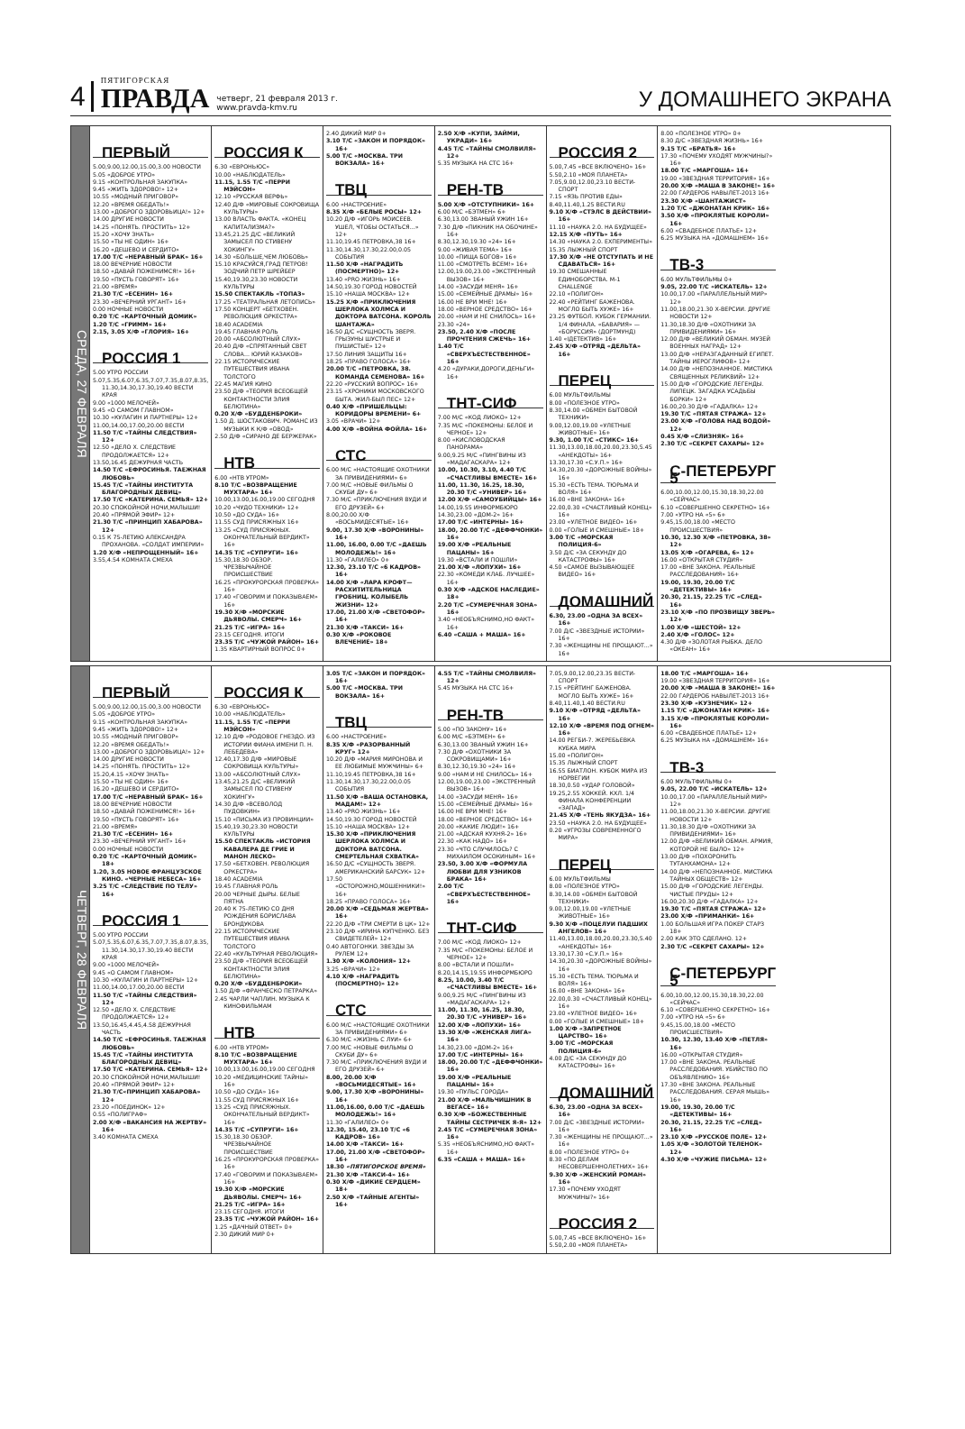4 ПЯТИГОРСКАЯ
ПРАВДА четверг, 21 февраля 2013 г.
www.pravda-kmv.ru У ДОМАШНЕГО ЭКРАНА
СРЕДА, 27 ФЕВРАЛЯ
ПЕРВЫЙ
5.00,9.00,12.00,15.00,3.00 НОВОСТИ
5.05 «ДОБРОЕ УТРО»
9.15 «КОНТРОЛЬНАЯ ЗАКУПКА»
9.45 «ЖИТЬ ЗДОРОВО!» 12+
10.55 «МОДНЫЙ ПРИГОВОР»
12.20 «ВРЕМЯ ОБЕДАТЬ!»
13.00 «ДОБРОГО ЗДОРОВЬИЦА!» 12+
14.00 ДРУГИЕ НОВОСТИ
14.25 «ПОНЯТЬ. ПРОСТИТЬ» 12+
15.20 «ХОЧУ ЗНАТЬ»
15.50 «ТЫ НЕ ОДИН» 16+
16.20 «ДЕШЕВО И СЕРДИТО»
17.00 Т/С «НЕРАВНЫЙ БРАК» 16+
18.00 ВЕЧЕРНИЕ НОВОСТИ
18.50 «ДАВАЙ ПОЖЕНИМСЯ!» 16+
19.50 «ПУСТЬ ГОВОРЯТ» 16+
21.00 «ВРЕМЯ»
21.30 Т/С «ЕСЕНИН» 16+
23.30 «ВЕЧЕРНИЙ УРГАНТ» 16+
0.00 НОЧНЫЕ НОВОСТИ
0.20 Т/С «КАРТОЧНЫЙ ДОМИК»
1.20 Т/С «ГРИММ» 16+
2.15, 3.05 Х/Ф «ГЛОРИЯ» 16+
РОССИЯ 1
5.00 УТРО РОССИИ
5.07,5.35,6.07,6.35,7.07,7.35,8.07,8.35, 11.30,14.30,17.30,19.40 ВЕСТИ КРАЯ
9.00 «1000 МЕЛОЧЕЙ»
9.45 «О САМОМ ГЛАВНОМ»
10.30 «КУЛАГИН И ПАРТНЕРЫ» 12+
11.00,14.00,17.00,20.00 ВЕСТИ
11.50 Т/С «ТАЙНЫ СЛЕДСТВИЯ» 12+
12.50 «ДЕЛО Х. СЛЕДСТВИЕ ПРОДОЛЖАЕТСЯ» 12+
13.50,16.45 ДЕЖУРНАЯ ЧАСТЬ
14.50 Т/С «ЕФРОСИНЬЯ. ТАЕЖНАЯ ЛЮБОВЬ»
15.45 Т/С «ТАЙНЫ ИНСТИТУТА БЛАГОРОДНЫХ ДЕВИЦ»
17.50 Т/С «КАТЕРИНА. СЕМЬЯ» 12+
20.30 СПОКОЙНОЙ НОЧИ,МАЛЫШИ!
20.40 «ПРЯМОЙ ЭФИР» 12+
21.30 Т/С «ПРИНЦИП ХАБАРОВА» 12+
0.15 К 75-ЛЕТИЮ АЛЕКСАНДРА ПРОХАНОВА. «СОЛДАТ ИМПЕРИИ»
1.20 Х/Ф «НЕПРОЩЕННЫЙ» 16+
3.55,4.54 КОМНАТА СМЕХА
РОССИЯ К
6.30 «ЕВРОНЬЮС»
10.00 «НАБЛЮДАТЕЛЬ»
11.15, 1.55 Т/С «ПЕРРИ МЭЙСОН»
12.10 «РУССКАЯ ВЕРФЬ»
12.40 Д/Ф «МИРОВЫЕ СОКРОВИЩА КУЛЬТУРЫ»
13.00 ВЛАСТЬ ФАКТА. «КОНЕЦ КАПИТАЛИЗМА?»
13.45,21.25 Д/С «ВЕЛИКИЙ ЗАМЫСЕЛ ПО СТИВЕНУ ХОКИНГУ»
14.30 «БОЛЬШЕ,ЧЕМ ЛЮБОВЬ»
15.10 КРАСУЙСЯ,ГРАД ПЕТРОВ! ЗОДЧИЙ ПЕТР ШРЕЙБЕР
15.40,19.30,23.30 НОВОСТИ КУЛЬТУРЫ
15.50 СПЕКТАКЛЬ «ТОПАЗ»
17.25 «ТЕАТРАЛЬНАЯ ЛЕТОПИСЬ»
17.50 КОНЦЕРТ «БЕТХОВЕН. РЕВОЛЮЦИЯ ОРКЕСТРА»
18.40 ACADEMIA
19.45 ГЛАВНАЯ РОЛЬ
20.00 «АБСОЛЮТНЫЙ СЛУХ»
20.40 Д/Ф «СПРЯТАННЫЙ СВЕТ СЛОВА... ЮРИЙ КАЗАКОВ»
22.15 ИСТОРИЧЕСКИЕ ПУТЕШЕСТВИЯ ИВАНА ТОЛСТОГО
22.45 МАГИЯ КИНО
23.50 Д/Ф «ТЕОРИЯ ВСЕОБЩЕЙ КОНТАКТНОСТИ ЭЛИЯ БЕЛЮТИНА»
0.20 Х/Ф «БУДДЕНБРОКИ»
1.50 Д. ШОСТАКОВИЧ. РОМАНС ИЗ МУЗЫКИ К К/Ф «ОВОД»
2.50 Д/Ф «СИРАНО ДЕ БЕРЖЕРАК»
НТВ
6.00 «НТВ УТРОМ»
8.10 Т/С «ВОЗВРАЩЕНИЕ МУХТАРА» 16+
10.00,13.00,16.00,19.00 СЕГОДНЯ
10.20 «ЧУДО ТЕХНИКИ» 12+
10.50 «ДО СУДА» 16+
11.55 СУД ПРИСЯЖНЫХ 16+
13.25 «СУД ПРИСЯЖНЫХ. ОКОНЧАТЕЛЬНЫЙ ВЕРДИКТ» 16+
14.35 Т/С «СУПРУГИ» 16+
15.30,18.30 ОБЗОР. ЧРЕЗВЫЧАЙНОЕ ПРОИСШЕСТВИЕ
16.25 «ПРОКУРОРСКАЯ ПРОВЕРКА» 16+
17.40 «ГОВОРИМ И ПОКАЗЫВАЕМ» 16+
19.30 Х/Ф «МОРСКИЕ ДЬЯВОЛЫ. СМЕРЧ» 16+
21.25 Т/С «ИГРА» 16+
23.15 СЕГОДНЯ. ИТОГИ
23.35 Т/С «ЧУЖОЙ РАЙОН» 16+
1.35 КВАРТИРНЫЙ ВОПРОС 0+
2.40 ДИКИЙ МИР 0+
3.10 Т/С «ЗАКОН И ПОРЯДОК» 16+
5.00 Т/С «МОСКВА. ТРИ ВОКЗАЛА» 16+
ТВЦ
6.00 «НАСТРОЕНИЕ»
8.35 Х/Ф «БЕЛЫЕ РОСЫ» 12+
10.20 Д/Ф «ИГОРЬ МОИСЕЕВ. УШЕЛ, ЧТОБЫ ОСТАТЬСЯ...» 12+
11.10,19.45 ПЕТРОВКА,38 16+
11.30,14.30,17.30,22.00,0.05 СОБЫТИЯ
11.50 Х/Ф «НАГРАДИТЬ (ПОСМЕРТНО)» 12+
13.40 «PRO ЖИЗНЬ» 16+
14.50,19.30 ГОРОД НОВОСТЕЙ
15.10 «НАША МОСКВА» 12+
15.25 Х/Ф «ПРИКЛЮЧЕНИЯ ШЕРЛОКА ХОЛМСА И ДОКТОРА ВАТСОНА. КОРОЛЬ ШАНТАЖА»
16.50 Д/С «СУЩНОСТЬ ЗВЕРЯ. ГРЫЗУНЫ ШУСТРЫЕ И ПУШИСТЫЕ» 12+
17.50 ЛИНИЯ ЗАЩИТЫ 16+
18.25 «ПРАВО ГОЛОСА» 16+
20.00 Т/С «ПЕТРОВКА, 38. КОМАНДА СЕМЕНОВА» 16+
22.20 «РУССКИЙ ВОПРОС» 16+
23.15 «ХРОНИКИ МОСКОВСКОГО БЫТА. ЖИЛ-БЫЛ ПЕС» 12+
0.40 Х/Ф «ПРИШЕЛЬЦЫ: КОРИДОРЫ ВРЕМЕНИ» 6+
3.05 «ВРАЧИ» 12+
4.00 Х/Ф «ВОЙНА ФОЙЛА» 16+
СТС
6.00 М/С «НАСТОЯЩИЕ ОХОТНИКИ ЗА ПРИВИДЕНИЯМИ» 6+
7.00 М/С «НОВЫЕ ФИЛЬМЫ О СКУБИ ДУ» 6+
7.30 М/С «ПРИКЛЮЧЕНИЯ ВУДИ И ЕГО ДРУЗЕЙ» 6+
8.00,20.00 Х/Ф «ВОСЬМИДЕСЯТЫЕ» 16+
9.00, 17.30 Х/Ф «ВОРОНИНЫ» 16+
11.00, 16.00, 0.00 Т/С «ДАЕШЬ МОЛОДЕЖЬ!» 16+
11.30 «ГАЛИЛЕО» 0+
12.30, 23.10 Т/С «6 КАДРОВ» 16+
14.00 Х/Ф «ЛАРА КРОФТ— РАСХИТИТЕЛЬНИЦА ГРОБНИЦ. КОЛЫБЕЛЬ ЖИЗНИ» 12+
17.00, 21.00 Х/Ф «СВЕТОФОР» 16+
21.30 Х/Ф «ТАКСИ» 16+
0.30 Х/Ф «РОКОВОЕ ВЛЕЧЕНИЕ» 18+
2.50 Х/Ф «КУПИ, ЗАЙМИ, УКРАДИ» 16+
4.45 Т/С «ТАЙНЫ СМОЛВИЛЯ» 12+
5.35 МУЗЫКА НА СТС 16+
РЕН-ТВ
5.00 Х/Ф «ОТСТУПНИКИ» 16+
6.00 М/С «БЭТМЕН» 6+
6.30,13.00 ЗВАНЫЙ УЖИН 16+
7.30 Д/Ф «ПИКНИК НА ОБОЧИНЕ» 16+
8.30,12.30,19.30 «24» 16+
9.00 «ЖИВАЯ ТЕМА» 16+
10.00 «ПИЩА БОГОВ» 16+
11.00 «СМОТРЕТЬ ВСЕМ!» 16+
12.00,19.00,23.00 «ЭКСТРЕННЫЙ ВЫЗОВ» 16+
14.00 «ЗАСУДИ МЕНЯ» 16+
15.00 «СЕМЕЙНЫЕ ДРАМЫ» 16+
16.00 НЕ ВРИ МНЕ! 16+
18.00 «ВЕРНОЕ СРЕДСТВО» 16+
20.00 «НАМ И НЕ СНИЛОСЬ» 16+
23.30 «24»
23.50, 2.40 Х/Ф «ПОСЛЕ ПРОЧТЕНИЯ СЖЕЧЬ» 16+
1.40 Т/С «СВЕРХЪЕСТЕСТВЕННОЕ» 16+
4.20 «ДУРАКИ,ДОРОГИ,ДЕНЬГИ» 16+
ТНТ-СИФ
7.00 М/С «КОД ЛИОКО» 12+
7.35 М/С «ПОКЕМОНЫ: БЕЛОЕ И ЧЕРНОЕ» 12+
8.00 «КИСЛОВОДСКАЯ ПАНОРАМА»
9.00,9.25 М/С «ПИНГВИНЫ ИЗ «МАДАГАСКАРА» 12+
10.00, 10.30, 3.10, 4.40 Т/С «СЧАСТЛИВЫ ВМЕСТЕ» 16+
11.00, 11.30, 16.25, 18.30, 20.30 Т/С «УНИВЕР» 16+
12.00 Х/Ф «САМОУБИЙЦЫ» 16+
14.00,19.55 ИНФОРМБЮРО
14.30,23.00 «ДОМ-2» 16+
17.00 Т/С «ИНТЕРНЫ» 16+
18.00, 20.00 Т/С «ДЕФФЧОНКИ» 16+
19.00 Х/Ф «РЕАЛЬНЫЕ ПАЦАНЫ» 16+
19.30 «ВСТАЛИ И ПОШЛИ»
21.00 Х/Ф «ЛОПУХИ» 16+
22.30 «КОМЕДИ КЛАБ. ЛУЧШЕЕ» 16+
0.30 Х/Ф «АДСКОЕ НАСЛЕДИЕ» 18+
2.20 Т/С «СУМЕРЕЧНАЯ ЗОНА» 16+
3.40 «НЕОБЪЯСНИМО,НО ФАКТ» 16+
6.40 «САША + МАША» 16+
РОССИЯ 2
5.00,7.45 «ВСЕ ВКЛЮЧЕНО» 16+
5.50,2.10 «МОЯ ПЛАНЕТА»
7.05,9.00,12.00,23.10 ВЕСТИ-СПОРТ
7.15 «ЯЗЬ ПРОТИВ ЕДЫ»
8.40,11.40,1.25 ВЕСТИ.RU
9.10 Х/Ф «СТЭЛС В ДЕЙСТВИИ» 16+
11.10 «НАУКА 2.0. НА БУДУЩЕЕ»
12.15 Х/Ф «ПУТЬ» 16+
14.30 «НАУКА 2.0. ЕХПЕРИМЕНТЫ»
15.35 ЛЫЖНЫЙ СПОРТ
17.30 Х/Ф «НЕ ОТСТУПАТЬ И НЕ СДАВАТЬСЯ» 16+
19.30 СМЕШАННЫЕ ЕДИНОБОРСТВА. M-1 CHALLENGE
22.10 «ПОЛИГОН»
22.40 «РЕЙТИНГ БАЖЕНОВА. МОГЛО БЫТЬ ХУЖЕ» 16+
23.25 ФУТБОЛ. КУБОК ГЕРМАНИИ. 1/4 ФИНАЛА. «БАВАРИЯ» — «БОРУССИЯ» (ДОРТМУНД)
1.40 «IДЕТЕКТИВ» 16+
2.45 Х/Ф «ОТРЯД «ДЕЛЬТА» 16+
ПЕРЕЦ
6.00 МУЛЬТФИЛЬМЫ
8.00 «ПОЛЕЗНОЕ УТРО»
8.30,14.00 «ОБМЕН БЫТОВОЙ ТЕХНИКИ»
9.00,12.00,19.00 «УЛЕТНЫЕ ЖИВОТНЫЕ» 16+
9.30, 1.00 Т/С «СТИКС» 16+
11.30,13.00,18.00,20.00,23.30,5.45 «АНЕКДОТЫ» 16+
13.30,17.30 «С.У.П.» 16+
14.30,20.30 «ДОРОЖНЫЕ ВОЙНЫ» 16+
15.30 «ЕСТЬ ТЕМА. ТЮРЬМА И ВОЛЯ» 16+
16.00 «ВНЕ ЗАКОНА» 16+
22.00,0.30 «СЧАСТЛИВЫЙ КОНЕЦ» 16+
23.00 «УЛЕТНОЕ ВИДЕО» 16+
0.00 «ГОЛЫЕ И СМЕШНЫЕ» 18+
3.00 Т/С «МОРСКАЯ ПОЛИЦИЯ-6»
3.50 Д/С «ЗА СЕКУНДУ ДО КАТАСТРОФЫ» 16+
4.50 «САМОЕ ВЫЗЫВАЮЩЕЕ ВИДЕО» 16+
ДОМАШНИЙ
6.30, 23.00 «ОДНА ЗА ВСЕХ» 16+
7.00 Д/С «ЗВЕЗДНЫЕ ИСТОРИИ» 16+
7.30 «ЖЕНЩИНЫ НЕ ПРОЩАЮТ...» 16+
8.00 «ПОЛЕЗНОЕ УТРО» 0+
8.30 Д/С «ЗВЕЗДНАЯ ЖИЗНЬ» 16+
9.15 Т/С «БРАТЬЯ» 16+
17.30 «ПОЧЕМУ УХОДЯТ МУЖЧИНЫ?» 16+
18.00 Т/С «МАРГОША» 16+
19.00 «ЗВЕЗДНАЯ ТЕРРИТОРИЯ» 16+
20.00 Х/Ф «МАША В ЗАКОНЕ!» 16+
22.00 ГАРДЕРОБ НАВЫЛЕТ-2013 16+
23.30 Х/Ф «ШАНТАЖИСТ»
1.20 Т/С «ДЖОНАТАН КРИК» 16+
3.50 Х/Ф «ПРОКЛЯТЫЕ КОРОЛИ» 16+
6.00 «СВАДЕБНОЕ ПЛАТЬЕ» 12+
6.25 МУЗЫКА НА «ДОМАШНЕМ» 16+
ТВ-3
6.00 МУЛЬТФИЛЬМЫ 0+
9.05, 22.00 Т/С «ИСКАТЕЛЬ» 12+
10.00,17.00 «ПАРАЛЛЕЛЬНЫЙ МИР» 12+
11.00,18.00,21.30 Х-ВЕРСИИ. ДРУГИЕ НОВОСТИ 12+
11.30,18.30 Д/Ф «ОХОТНИКИ ЗА ПРИВИДЕНИЯМИ» 16+
12.00 Д/Ф «ВЕЛИКИЙ ОБМАН. МУЗЕЙ ВОЕННЫХ НАГРАД» 12+
13.00 Д/Ф «НЕРАЗГАДАННЫЙ ЕГИПЕТ. ТАЙНЫ ИЕРОГЛИФОВ» 12+
14.00 Д/Ф «НЕПОЗНАННОЕ. МИСТИКА СВЯЩЕННЫХ РЕЛИКВИЙ» 12+
15.00 Д/Ф «ГОРОДСКИЕ ЛЕГЕНДЫ. ЛИПЕЦК. ЗАГАДКА УСАДЬБЫ БОРКИ» 12+
16.00,20.30 Д/Ф «ГАДАЛКА» 12+
19.30 Т/С «ПЯТАЯ СТРАЖА» 12+
23.00 Х/Ф «ГОЛОВА НАД ВОДОЙ» 12+
0.45 Х/Ф «СЛИЗНЯК» 16+
2.30 Т/С «СЕКРЕТ САХАРЫ» 12+
С-ПЕТЕРБУРГ 5
6.00,10.00,12.00,15.30,18.30,22.00 «СЕЙЧАС»
6.10 «СОВЕРШЕННО СЕКРЕТНО» 16+
7.00 «УТРО НА «5» 6+
9.45,15.00,18.00 «МЕСТО ПРОИСШЕСТВИЯ»
10.30, 12.30 Х/Ф «ПЕТРОВКА, 38» 12+
13.05 Х/Ф «ОГАРЕВА, 6» 12+
16.00 «ОТКРЫТАЯ СТУДИЯ»
17.00 «ВНЕ ЗАКОНА. РЕАЛЬНЫЕ РАССЛЕДОВАНИЯ» 16+
19.00, 19.30, 20.00 Т/С «ДЕТЕКТИВЫ» 16+
20.30, 21.15, 22.25 Т/С «СЛЕД» 16+
23.10 Х/Ф «ПО ПРОЗВИЩУ ЗВЕРЬ» 12+
1.00 Х/Ф «ШЕСТОЙ» 12+
2.40 Х/Ф «ГОЛОС» 12+
4.30 Д/Ф «ЗОЛОТАЯ РЫБКА. ДЕЛО «ОКЕАН» 16+
ЧЕТВЕРГ, 28 ФЕВРАЛЯ
ПЕРВЫЙ
5.00,9.00,12.00,15.00,3.00 НОВОСТИ
5.05 «ДОБРОЕ УТРО»
9.15 «КОНТРОЛЬНАЯ ЗАКУПКА»
9.45 «ЖИТЬ ЗДОРОВО!» 12+
10.55 «МОДНЫЙ ПРИГОВОР»
12.20 «ВРЕМЯ ОБЕДАТЬ!»
13.00 «ДОБРОГО ЗДОРОВЬИЦА!» 12+
14.00 ДРУГИЕ НОВОСТИ
14.25 «ПОНЯТЬ. ПРОСТИТЬ» 12+
15.20,4.15 «ХОЧУ ЗНАТЬ»
15.50 «ТЫ НЕ ОДИН» 16+
16.20 «ДЕШЕВО И СЕРДИТО»
17.00 Т/С «НЕРАВНЫЙ БРАК» 16+
18.00 ВЕЧЕРНИЕ НОВОСТИ
18.50 «ДАВАЙ ПОЖЕНИМСЯ!» 16+
19.50 «ПУСТЬ ГОВОРЯТ» 16+
21.00 «ВРЕМЯ»
21.30 Т/С «ЕСЕНИН» 16+
23.30 «ВЕЧЕРНИЙ УРГАНТ» 16+
0.00 НОЧНЫЕ НОВОСТИ
0.20 Т/С «КАРТОЧНЫЙ ДОМИК» 18+
1.20, 3.05 НОВОЕ ФРАНЦУЗСКОЕ КИНО. «ЧЕРНЫЕ НЕБЕСА» 16+
3.25 Т/С «СЛЕДСТВИЕ ПО ТЕЛУ» 16+
РОССИЯ 1
5.00 УТРО РОССИИ
5.07,5.35,6.07,6.35,7.07,7.35,8.07,8.35, 11.30,14.30,17.30,19.40 ВЕСТИ КРАЯ
9.00 «1000 МЕЛОЧЕЙ»
9.45 «О САМОМ ГЛАВНОМ»
10.30 «КУЛАГИН И ПАРТНЕРЫ» 12+
11.00,14.00,17.00,20.00 ВЕСТИ
11.50 Т/С «ТАЙНЫ СЛЕДСТВИЯ» 12+
12.50 «ДЕЛО Х. СЛЕДСТВИЕ ПРОДОЛЖАЕТСЯ» 12+
13.50,16.45,4.45,4.58 ДЕЖУРНАЯ ЧАСТЬ
14.50 Т/С «ЕФРОСИНЬЯ. ТАЕЖНАЯ ЛЮБОВЬ»
15.45 Т/С «ТАЙНЫ ИНСТИТУТА БЛАГОРОДНЫХ ДЕВИЦ»
17.50 Т/С «КАТЕРИНА. СЕМЬЯ» 12+
20.30 СПОКОЙНОЙ НОЧИ,МАЛЫШИ!
20.40 «ПРЯМОЙ ЭФИР» 12+
21.30 Т/С«ПРИНЦИП ХАБАРОВА» 12+
23.20 «ПОЕДИНОК» 12+
0.55 «ПОЛИГРАФ»
2.00 Х/Ф «ВАКАНСИЯ НА ЖЕРТВУ» 16+
3.40 КОМНАТА СМЕХА
РОССИЯ К
6.30 «ЕВРОНЬЮС»
10.00 «НАБЛЮДАТЕЛЬ»
11.15, 1.55 Т/С «ПЕРРИ МЭЙСОН»
12.10 Д/Ф «РОДОВОЕ ГНЕЗДО. ИЗ ИСТОРИИ ФИАНА ИМЕНИ П. Н. ЛЕБЕДЕВА»
12.40,17.30 Д/Ф «МИРОВЫЕ СОКРОВИЩА КУЛЬТУРЫ»
13.00 «АБСОЛЮТНЫЙ СЛУХ»
13.45,21.25 Д/С «ВЕЛИКИЙ ЗАМЫСЕЛ ПО СТИВЕНУ ХОКИНГУ»
14.30 Д/Ф «ВСЕВОЛОД ПУДОВКИН»
15.10 «ПИСЬМА ИЗ ПРОВИНЦИИ»
15.40,19.30,23.30 НОВОСТИ КУЛЬТУРЫ
15.50 СПЕКТАКЛЬ «ИСТОРИЯ КАВАЛЕРА ДЕ ГРИЕ И МАНОН ЛЕСКО»
17.50 «БЕТХОВЕН. РЕВОЛЮЦИЯ ОРКЕСТРА»
18.40 ACADEMIA
19.45 ГЛАВНАЯ РОЛЬ
20.00 ЧЕРНЫЕ ДЫРЫ. БЕЛЫЕ ПЯТНА
20.40 К 75-ЛЕТИЮ СО ДНЯ РОЖДЕНИЯ БОРИСЛАВА БРОНДУКОВА
22.15 ИСТОРИЧЕСКИЕ ПУТЕШЕСТВИЯ ИВАНА ТОЛСТОГО
22.40 «КУЛЬТУРНАЯ РЕВОЛЮЦИЯ»
23.50 Д/Ф «ТЕОРИЯ ВСЕОБЩЕЙ КОНТАКТНОСТИ ЭЛИЯ БЕЛЮТИНА»
0.20 Х/Ф «БУДДЕНБРОКИ»
1.50 Д/Ф «ФРАНЧЕСКО ПЕТРАРКА»
2.45 ЧАРЛИ ЧАПЛИН. МУЗЫКА К КИНОФИЛЬМАМ
НТВ
6.00 «НТВ УТРОМ»
8.10 Т/С «ВОЗВРАЩЕНИЕ МУХТАРА» 16+
10.00,13.00,16.00,19.00 СЕГОДНЯ
10.20 «МЕДИЦИНСКИЕ ТАЙНЫ» 16+
10.50 «ДО СУДА» 16+
11.55 СУД ПРИСЯЖНЫХ 16+
13.25 «СУД ПРИСЯЖНЫХ. ОКОНЧАТЕЛЬНЫЙ ВЕРДИКТ» 16+
14.35 Т/С «СУПРУГИ» 16+
15.30,18.30 ОБЗОР. ЧРЕЗВЫЧАЙНОЕ ПРОИСШЕСТВИЕ
16.25 «ПРОКУРОРСКАЯ ПРОВЕРКА» 16+
17.40 «ГОВОРИМ И ПОКАЗЫВАЕМ» 16+
19.30 Х/Ф «МОРСКИЕ ДЬЯВОЛЫ. СМЕРЧ» 16+
21.25 Т/С «ИГРА» 16+
23.15 СЕГОДНЯ. ИТОГИ
23.35 Т/С «ЧУЖОЙ РАЙОН» 16+
1.25 «ДАЧНЫЙ ОТВЕТ» 0+
2.30 ДИКИЙ МИР 0+
3.05 Т/С «ЗАКОН И ПОРЯДОК» 16+
5.00 Т/С «МОСКВА. ТРИ ВОКЗАЛА» 16+
ТВЦ
6.00 «НАСТРОЕНИЕ»
8.35 Х/Ф «РАЗОРВАННЫЙ КРУГ» 12+
10.20 Д/Ф «МАРИЯ МИРОНОВА И ЕЕ ЛЮБИМЫЕ МУЖЧИНЫ» 6+
11.10,19.45 ПЕТРОВКА,38 16+
11.30,14.30,17.30,22.00,0.05 СОБЫТИЯ
11.50 Х/Ф «ВАША ОСТАНОВКА, МАДАМ!» 12+
13.40 «PRO ЖИЗНЬ» 16+
14.50,19.30 ГОРОД НОВОСТЕЙ
15.10 «НАША МОСКВА» 12+
15.30 Х/Ф «ПРИКЛЮЧЕНИЯ ШЕРЛОКА ХОЛМСА И ДОКТОРА ВАТСОНА. СМЕРТЕЛЬНАЯ СХВАТКА»
16.50 Д/С «СУЩНОСТЬ ЗВЕРЯ. АМЕРИКАНСКИЙ БАРСУК» 12+
17.50 «ОСТОРОЖНО,МОШЕННИКИ!» 16+
18.25 «ПРАВО ГОЛОСА» 16+
20.00 Х/Ф «СЕДЬМАЯ ЖЕРТВА» 16+
22.20 Д/Ф «ТРИ СМЕРТИ В ЦК» 12+
23.10 Д/Ф «ИРИНА КУПЧЕНКО. БЕЗ СВИДЕТЕЛЕЙ» 12+
0.40 АВТОГОНКИ. ЗВЕЗДЫ ЗА РУЛЕМ 12+
1.30 Х/Ф «КОЛОНИЯ» 12+
3.25 «ВРАЧИ» 12+
4.10 Х/Ф «НАГРАДИТЬ (ПОСМЕРТНО)» 12+
СТС
6.00 М/С «НАСТОЯЩИЕ ОХОТНИКИ ЗА ПРИВИДЕНИЯМИ» 6+
6.30 М/С «ЖИЗНЬ С ЛУИ» 6+
7.00 М/С «НОВЫЕ ФИЛЬМЫ О СКУБИ ДУ» 6+
7.30 М/С «ПРИКЛЮЧЕНИЯ ВУДИ И ЕГО ДРУЗЕЙ» 6+
8.00, 20.00 Х/Ф «ВОСЬМИДЕСЯТЫЕ» 16+
9.00, 17.30 Х/Ф «ВОРОНИНЫ» 16+
11.00,16.00, 0.00 Т/С «ДАЕШЬ МОЛОДЕЖЬ!» 16+
11.30 «ГАЛИЛЕО» 0+
12.30, 15.40, 23.10 Т/С «6 КАДРОВ» 16+
14.00 Х/Ф «ТАКСИ» 16+
17.00, 21.00 Х/Ф «СВЕТОФОР» 16+
18.30 «ПЯТИГОРСКОЕ ВРЕМЯ»
21.30 Х/Ф «ТАКСИ-4» 16+
0.30 Х/Ф «ДИКИЕ СЕРДЦЕМ» 18+
2.50 Х/Ф «ТАЙНЫЕ АГЕНТЫ» 16+
4.55 Т/С «ТАЙНЫ СМОЛВИЛЯ» 12+
5.45 МУЗЫКА НА СТС 16+
РЕН-ТВ
5.00 «ПО ЗАКОНУ» 16+
6.00 М/С «БЭТМЕН» 6+
6.30,13.00 ЗВАНЫЙ УЖИН 16+
7.30 Д/Ф «ОХОТНИКИ ЗА СОКРОВИЩАМИ» 16+
8.30,12.30,19.30 «24» 16+
9.00 «НАМ И НЕ СНИЛОСЬ» 16+
12.00,19.00,23.00 «ЭКСТРЕННЫЙ ВЫЗОВ» 16+
14.00 «ЗАСУДИ МЕНЯ» 16+
15.00 «СЕМЕЙНЫЕ ДРАМЫ» 16+
16.00 НЕ ВРИ МНЕ! 16+
18.00 «ВЕРНОЕ СРЕДСТВО» 16+
20.00 «КАКИЕ ЛЮДИ!» 16+
21.00 «АДСКАЯ КУХНЯ-2» 16+
22.30 «КАК НАДО» 16+
23.30 «ЧТО СЛУЧИЛОСЬ? С МИХАИЛОМ ОСОКИНЫМ» 16+
23.50, 3.00 Х/Ф «ФОРМУЛА ЛЮБВИ ДЛЯ УЗНИКОВ БРАКА» 16+
2.00 Т/С «СВЕРХЪЕСТЕСТВЕННОЕ» 16+
ТНТ-СИФ
7.00 М/С «КОД ЛИОКО» 12+
7.35 М/С «ПОКЕМОНЫ: БЕЛОЕ И ЧЕРНОЕ» 12+
8.00 «ВСТАЛИ И ПОШЛИ»
8.20,14.15,19.55 ИНФОРМБЮРО
8.25, 10.00, 3.40 Т/С «СЧАСТЛИВЫ ВМЕСТЕ» 16+
9.00,9.25 М/С «ПИНГВИНЫ ИЗ «МАДАГАСКАРА» 12+
11.00, 11.30, 16.25, 18.30, 20.30 Т/С «УНИВЕР» 16+
12.00 Х/Ф «ЛОПУХИ» 16+
13.30 Х/Ф «ЖЕНСКАЯ ЛИГА» 16+
14.30,23.00 «ДОМ-2» 16+
17.00 Т/С «ИНТЕРНЫ» 16+
18.00, 20.00 Т/С «ДЕФФЧОНКИ» 16+
19.00 Х/Ф «РЕАЛЬНЫЕ ПАЦАНЫ» 16+
19.30 «ПУЛЬС ГОРОДА»
21.00 Х/Ф «МАЛЬЧИШНИК В ВЕГАСЕ» 16+
0.30 Х/Ф «БОЖЕСТВЕННЫЕ ТАЙНЫ СЕСТРИЧЕК Я-Я» 12+
2.45 Т/С «СУМЕРЕЧНАЯ ЗОНА» 16+
5.35 «НЕОБЪЯСНИМО,НО ФАКТ» 16+
6.35 «САША + МАША» 16+
7.05,9.00,12.00,23.35 ВЕСТИ-СПОРТ
7.15 «РЕЙТИНГ БАЖЕНОВА. МОГЛО БЫТЬ ХУЖЕ» 16+
8.40,11.40,1.40 ВЕСТИ.RU
9.10 Х/Ф «ОТРЯД «ДЕЛЬТА» 16+
12.10 Х/Ф «ВРЕМЯ ПОД ОГНЕМ» 16+
14.00 РЕГБИ-7. ЖЕРЕБЬЕВКА КУБКА МИРА
15.00 «ПОЛИГОН»
15.35 ЛЫЖНЫЙ СПОРТ
16.55 БИАТЛОН. КУБОК МИРА ИЗ НОРВЕГИИ
18.30,0.50 «УДАР ГОЛОВОЙ»
19.25,2.55 ХОККЕЙ. КХЛ. 1/4 ФИНАЛА КОНФЕРЕНЦИИ «ЗАПАД»
21.45 Х/Ф «ТЕНЬ ЯКУДЗА» 16+
23.50 «НАУКА 2.0. НА БУДУЩЕЕ»
0.20 «УГРОЗЫ СОВРЕМЕННОГО МИРА»
ПЕРЕЦ
6.00 МУЛЬТФИЛЬМЫ
8.00 «ПОЛЕЗНОЕ УТРО»
8.30,14.00 «ОБМЕН БЫТОВОЙ ТЕХНИКИ»
9.00,12.00,19.00 «УЛЕТНЫЕ ЖИВОТНЫЕ» 16+
9.30 Х/Ф «ПОЦЕЛУИ ПАДШИХ АНГЕЛОВ» 16+
11.40,13.00,18.00,20.00,23.30,5.40 «АНЕКДОТЫ» 16+
13.30,17.30 «С.У.П.» 16+
14.30,20.30 «ДОРОЖНЫЕ ВОЙНЫ» 16+
15.30 «ЕСТЬ ТЕМА. ТЮРЬМА И ВОЛЯ» 16+
16.00 «ВНЕ ЗАКОНА» 16+
22.00,0.30 «СЧАСТЛИВЫЙ КОНЕЦ» 16+
23.00 «УЛЕТНОЕ ВИДЕО» 16+
0.00 «ГОЛЫЕ И СМЕШНЫЕ» 18+
1.00 Х/Ф «ЗАПРЕТНОЕ ЦАРСТВО» 16+
3.00 Т/С «МОРСКАЯ ПОЛИЦИЯ-6»
4.00 Д/С «ЗА СЕКУНДУ ДО КАТАСТРОФЫ» 16+
ДОМАШНИЙ
6.30, 23.00 «ОДНА ЗА ВСЕХ» 16+
7.00 Д/С «ЗВЕЗДНЫЕ ИСТОРИИ» 16+
7.30 «ЖЕНЩИНЫ НЕ ПРОЩАЮТ...» 16+
8.00 «ПОЛЕЗНОЕ УТРО» 0+
8.30 «ПО ДЕЛАМ НЕСОВЕРШЕННОЛЕТНИХ» 16+
9.30 Х/Ф «ЖЕНСКИЙ РОМАН» 16+
17.30 «ПОЧЕМУ УХОДЯТ МУЖЧИНЫ?» 16+
РОССИЯ 2
5.00,7.45 «ВСЕ ВКЛЮЧЕНО» 16+
5.50,2.00 «МОЯ ПЛАНЕТА»
18.00 Т/С «МАРГОША» 16+
19.00 «ЗВЕЗДНАЯ ТЕРРИТОРИЯ» 16+
20.00 Х/Ф «МАША В ЗАКОНЕ!» 16+
22.00 ГАРДЕРОБ НАВЫЛЕТ-2013 16+
23.30 Х/Ф «КУЗНЕЧИК» 12+
1.15 Т/С «ДЖОНАТАН КРИК» 16+
3.15 Х/Ф «ПРОКЛЯТЫЕ КОРОЛИ» 16+
6.00 «СВАДЕБНОЕ ПЛАТЬЕ» 12+
6.25 МУЗЫКА НА «ДОМАШНЕМ» 16+
ТВ-3
6.00 МУЛЬТФИЛЬМЫ 0+
9.05, 22.00 Т/С «ИСКАТЕЛЬ» 12+
10.00,17.00 «ПАРАЛЛЕЛЬНЫЙ МИР» 12+
11.00,18.00,21.30 Х-ВЕРСИИ. ДРУГИЕ НОВОСТИ 12+
11.30,18.30 Д/Ф «ОХОТНИКИ ЗА ПРИВИДЕНИЯМИ» 16+
12.00 Д/Ф «ВЕЛИКИЙ ОБМАН. АРМИЯ, КОТОРОЙ НЕ БЫЛО» 12+
13.00 Д/Ф «ПОХОРОНИТЬ ТУТАНХАМОНА» 12+
14.00 Д/Ф «НЕПОЗНАННОЕ. МИСТИКА ТАЙНЫХ ОБЩЕСТВ» 12+
15.00 Д/Ф «ГОРОДСКИЕ ЛЕГЕНДЫ. ЧИСТЫЕ ПРУДЫ» 12+
16.00,20.30 Д/Ф «ГАДАЛКА» 12+
19.30 Т/С «ПЯТАЯ СТРАЖА» 12+
23.00 Х/Ф «ПРИМАНКИ» 16+
1.00 БОЛЬШАЯ ИГРА ПОКЕР СТАРЗ 18+
2.00 КАК ЭТО СДЕЛАНО. 12+
2.30 Т/С «СЕКРЕТ САХАРЫ» 12+
С-ПЕТЕРБУРГ 5
6.00,10.00,12.00,15.30,18.30,22.00 «СЕЙЧАС»
6.10 «СОВЕРШЕННО СЕКРЕТНО» 16+
7.00 «УТРО НА «5» 6+
9.45,15.00,18.00 «МЕСТО ПРОИСШЕСТВИЯ»
10.30, 12.30, 13.40 Х/Ф «ПЕТЛЯ» 16+
16.00 «ОТКРЫТАЯ СТУДИЯ»
17.00 «ВНЕ ЗАКОНА. РЕАЛЬНЫЕ РАССЛЕДОВАНИЯ. УБИЙСТВО ПО ОБЪЯВЛЕНИЮ» 16+
17.30 «ВНЕ ЗАКОНА. РЕАЛЬНЫЕ РАССЛЕДОВАНИЯ. СЕРАЯ МЫШЬ» 16+
19.00, 19.30, 20.00 Т/С «ДЕТЕКТИВЫ» 16+
20.30, 21.15, 22.25 Т/С «СЛЕД» 16+
23.10 Х/Ф «РУССКОЕ ПОЛЕ» 12+
1.05 Х/Ф «ЗОЛОТОЙ ТЕЛЕНОК» 12+
4.30 Х/Ф «ЧУЖИЕ ПИСЬМА» 12+